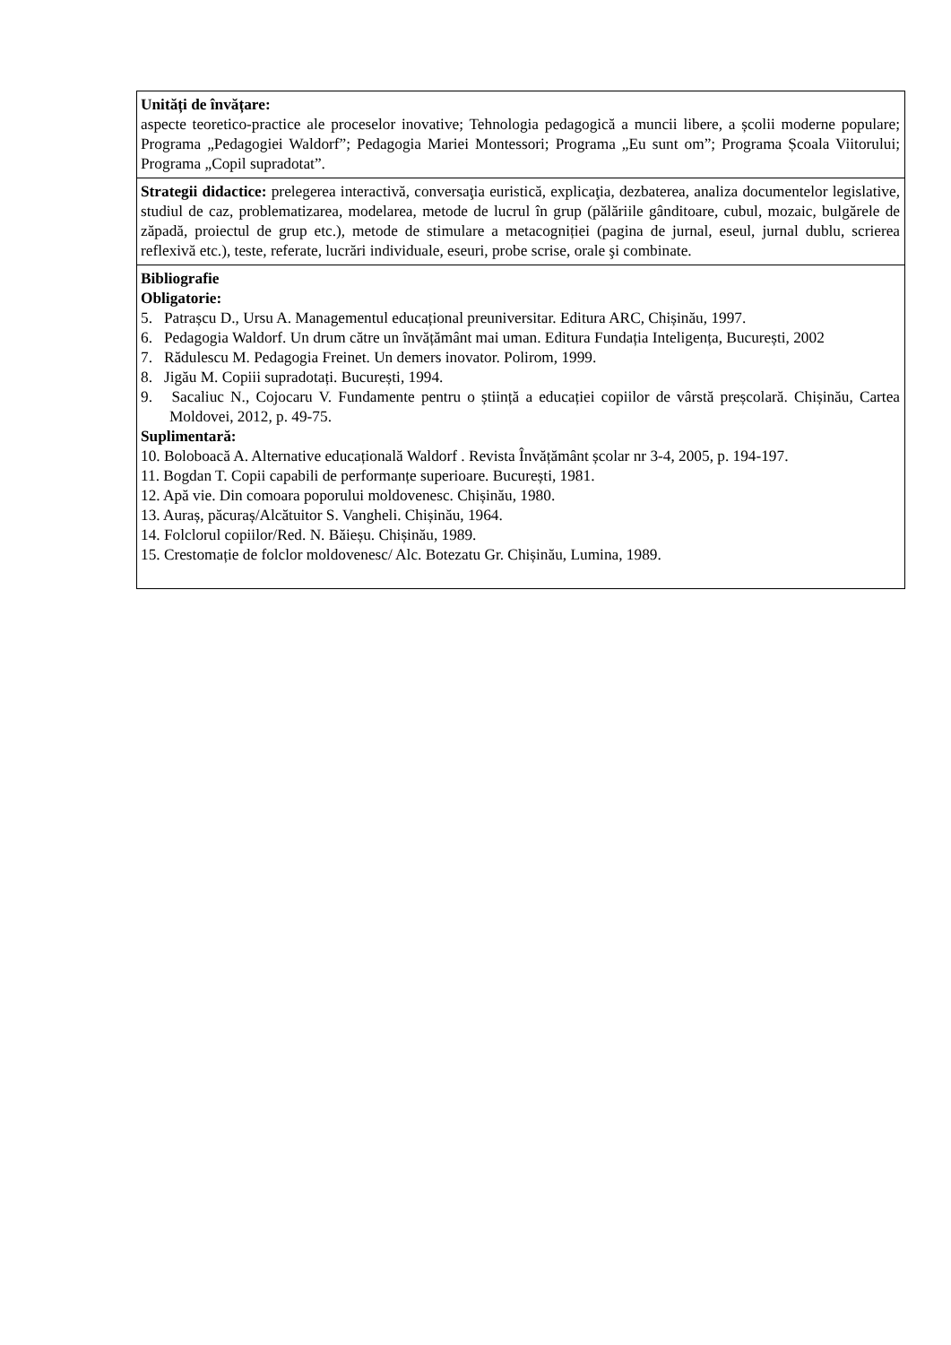| Unități de învățare: aspecte teoretico-practice ale proceselor inovative; Tehnologia pedagogică a muncii libere, a școlii moderne populare; Programa „Pedagogiei Waldorf”; Pedagogia Mariei Montessori; Programa „Eu sunt om”; Programa Școala Viitorului; Programa „Copil supradotat”. |
| Strategii didactice: prelegerea interactivă, conversaţia euristică, explicaţia, dezbaterea, analiza documentelor legislative, studiul de caz, problematizarea, modelarea, metode de lucrul în grup (pălăriile gânditoare, cubul, mozaic, bulgărele de zăpadă, proiectul de grup etc.), metode de stimulare a metacogniției (pagina de jurnal, eseul, jurnal dublu, scrierea reflexivă etc.), teste, referate, lucrări individuale, eseuri, probe scrise, orale şi combinate. |
| Bibliografie Obligatorie: 5. Patrașcu D., Ursu A. Managementul educațional preuniversitar. Editura ARC, Chișinău, 1997. 6. Pedagogia Waldorf. Un drum către un învățământ mai uman. Editura Fundația Inteligența, București, 2002 7. Rădulescu M. Pedagogia Freinet. Un demers inovator. Polirom, 1999. 8. Jigău M. Copiii supradotați. București, 1994. 9. Sacaliuc N., Cojocaru V. Fundamente pentru o știință a educației copiilor de vârstă preșcolară. Chișinău, Cartea Moldovei, 2012, p. 49-75. Suplimentară: 10. Boloboacă A. Alternative educațională Waldorf . Revista Învățământ școlar nr 3-4, 2005, p. 194-197. 11. Bogdan T. Copii capabili de performanțe superioare. București, 1981. 12. Apă vie. Din comoara poporului moldovenesc. Chișinău, 1980. 13. Auraș, păcuraș/Alcătuitor S. Vangheli. Chișinău, 1964. 14. Folclorul copiilor/Red. N. Băieșu. Chișinău, 1989. 15. Crestomație de folclor moldovenesc/ Alc. Botezatu Gr. Chișinău, Lumina, 1989. |